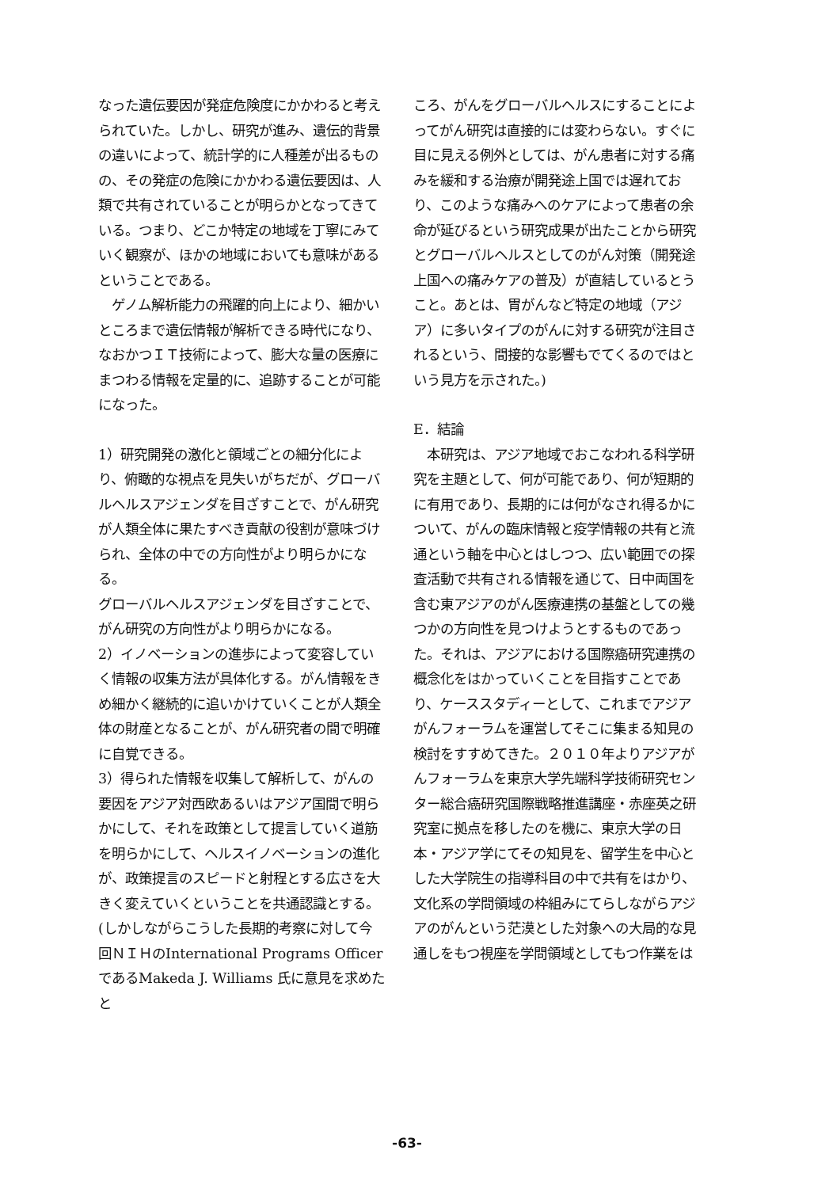なった遺伝要因が発症危険度にかかわると考えられていた。しかし、研究が進み、遺伝的背景の違いによって、統計学的に人種差が出るものの、その発症の危険にかかわる遺伝要因は、人類で共有されていることが明らかとなってきている。つまり、どこか特定の地域を丁寧にみていく観察が、ほかの地域においても意味があるということである。
　ゲノム解析能力の飛躍的向上により、細かいところまで遺伝情報が解析できる時代になり、なおかつＩＴ技術によって、膨大な量の医療にまつわる情報を定量的に、追跡することが可能になった。
1）研究開発の激化と領域ごとの細分化により、俯瞰的な視点を見失いがちだが、グローバルヘルスアジェンダを目ざすことで、がん研究が人類全体に果たすべき貢献の役割が意味づけられ、全体の中での方向性がより明らかになる。
グローバルヘルスアジェンダを目ざすことで、がん研究の方向性がより明らかになる。
2）イノベーションの進歩によって変容していく情報の収集方法が具体化する。がん情報をきめ細かく継続的に追いかけていくことが人類全体の財産となることが、がん研究者の間で明確に自覚できる。
3）得られた情報を収集して解析して、がんの要因をアジア対西欧あるいはアジア国間で明らかにして、それを政策として提言していく道筋を明らかにして、ヘルスイノベーションの進化が、政策提言のスピードと射程とする広さを大きく変えていくということを共通認識とする。(しかしながらこうした長期的考察に対して今回ＮＩＨのInternational Programs Officer であるMakeda J. Williams 氏に意見を求めたと
ころ、がんをグローバルヘルスにすることによってがん研究は直接的には変わらない。すぐに目に見える例外としては、がん患者に対する痛みを緩和する治療が開発途上国では遅れており、このような痛みへのケアによって患者の余命が延びるという研究成果が出たことから研究とグローバルヘルスとしてのがん対策（開発途上国への痛みケアの普及）が直結しているとうこと。あとは、胃がんなど特定の地域（アジア）に多いタイプのがんに対する研究が注目されるという、間接的な影響もでてくるのではという見方を示された。)
E．結論
　本研究は、アジア地域でおこなわれる科学研究を主題として、何が可能であり、何が短期的に有用であり、長期的には何がなされ得るかについて、がんの臨床情報と疫学情報の共有と流通という軸を中心とはしつつ、広い範囲での探査活動で共有される情報を通じて、日中両国を含む東アジアのがん医療連携の基盤としての幾つかの方向性を見つけようとするものであった。それは、アジアにおける国際癌研究連携の概念化をはかっていくことを目指すことであり、ケーススタディーとして、これまでアジアがんフォーラムを運営してそこに集まる知見の検討をすすめてきた。２０１０年よりアジアがんフォーラムを東京大学先端科学技術研究センター総合癌研究国際戦略推進講座・赤座英之研究室に拠点を移したのを機に、東京大学の日本・アジア学にてその知見を、留学生を中心とした大学院生の指導科目の中で共有をはかり、文化系の学問領域の枠組みにてらしながらアジアのがんという茫漠とした対象への大局的な見通しをもつ視座を学問領域としてもつ作業をは
-63-